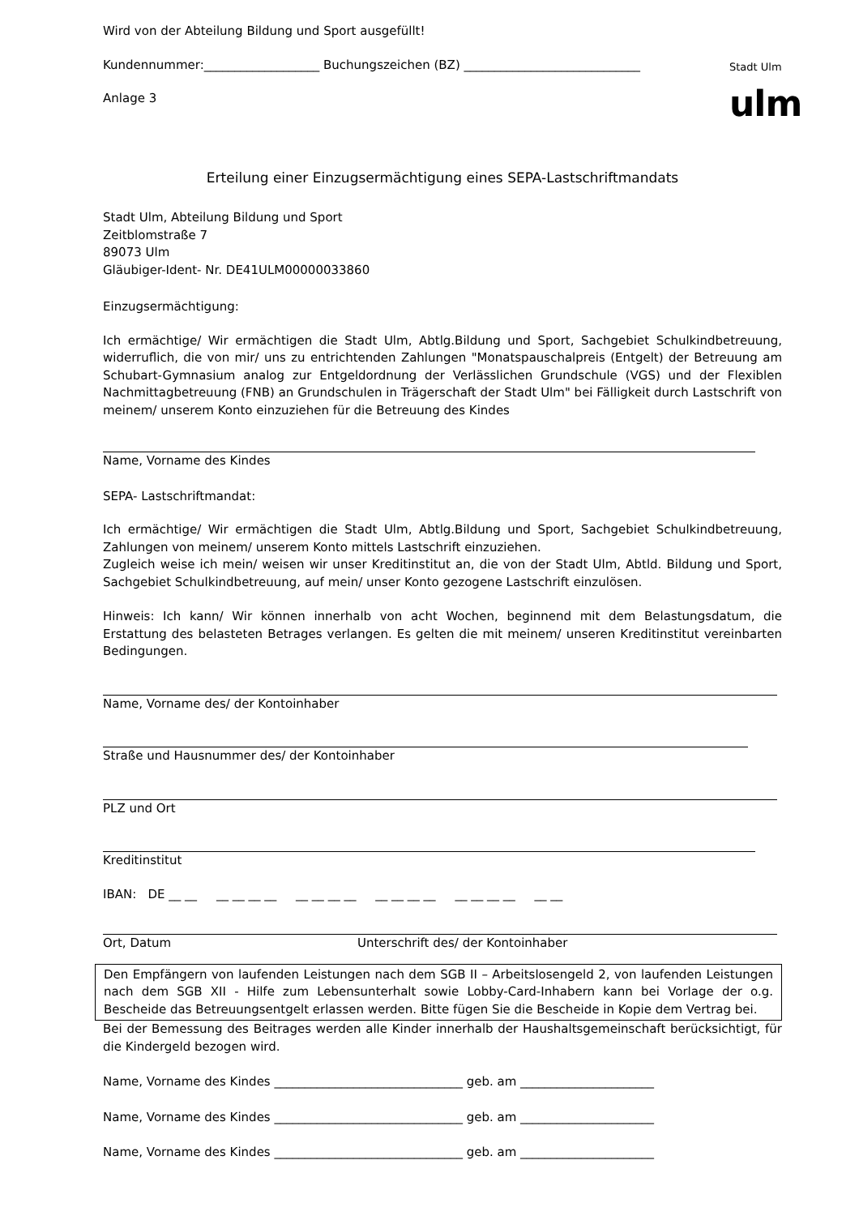Stadt Ulm
ulm
Wird von der Abteilung Bildung und Sport ausgefüllt!
Kundennummer:___________________ Buchungszeichen (BZ) _____________________________
Anlage 3
Erteilung einer Einzugsermächtigung eines SEPA-Lastschriftmandats
Stadt Ulm, Abteilung Bildung und Sport
Zeitblomstraße 7
89073 Ulm
Gläubiger-Ident- Nr. DE41ULM00000033860
Einzugsermächtigung:
Ich ermächtige/ Wir ermächtigen die Stadt Ulm, Abtlg.Bildung und Sport, Sachgebiet Schulkindbetreuung, widerruflich, die von mir/ uns zu entrichtenden Zahlungen "Monatspauschalpreis (Entgelt) der Betreuung am Schubart-Gymnasium analog zur Entgeldordnung der Verlässlichen Grundschule (VGS) und der Flexiblen Nachmittagbetreuung (FNB) an Grundschulen in Trägerschaft der Stadt Ulm" bei Fälligkeit durch Lastschrift von meinem/ unserem Konto einzuziehen für die Betreuung des Kindes
Name, Vorname des Kindes
SEPA- Lastschriftmandat:
Ich ermächtige/ Wir ermächtigen die Stadt Ulm, Abtlg.Bildung und Sport, Sachgebiet Schulkindbetreuung, Zahlungen von meinem/ unserem Konto mittels Lastschrift einzuziehen.
Zugleich weise ich mein/ weisen wir unser Kreditinstitut an, die von der Stadt Ulm, Abtld. Bildung und Sport, Sachgebiet Schulkindbetreuung, auf mein/ unser Konto gezogene Lastschrift einzulösen.
Hinweis: Ich kann/ Wir können innerhalb von acht Wochen, beginnend mit dem Belastungsdatum, die Erstattung des belasteten Betrages verlangen. Es gelten die mit meinem/ unseren Kreditinstitut vereinbarten Bedingungen.
Name, Vorname des/ der Kontoinhaber
Straße und Hausnummer des/ der Kontoinhaber
PLZ und Ort
Kreditinstitut
IBAN: DE __ __ __ __ __ __ __ __ __ __ __ __ __ __ __ __ __ __ __ __
Ort, Datum Unterschrift des/ der Kontoinhaber
Den Empfängern von laufenden Leistungen nach dem SGB II – Arbeitslosengeld 2, von laufenden Leistungen nach dem SGB XII - Hilfe zum Lebensunterhalt sowie Lobby-Card-Inhabern kann bei Vorlage der o.g. Bescheide das Betreuungsentgelt erlassen werden. Bitte fügen Sie die Bescheide in Kopie dem Vertrag bei.
Bei der Bemessung des Beitrages werden alle Kinder innerhalb der Haushaltsgemeinschaft berücksichtigt, für die Kindergeld bezogen wird.
Name, Vorname des Kindes _______________________________ geb. am ______________________
Name, Vorname des Kindes _______________________________ geb. am ______________________
Name, Vorname des Kindes _______________________________ geb. am ______________________